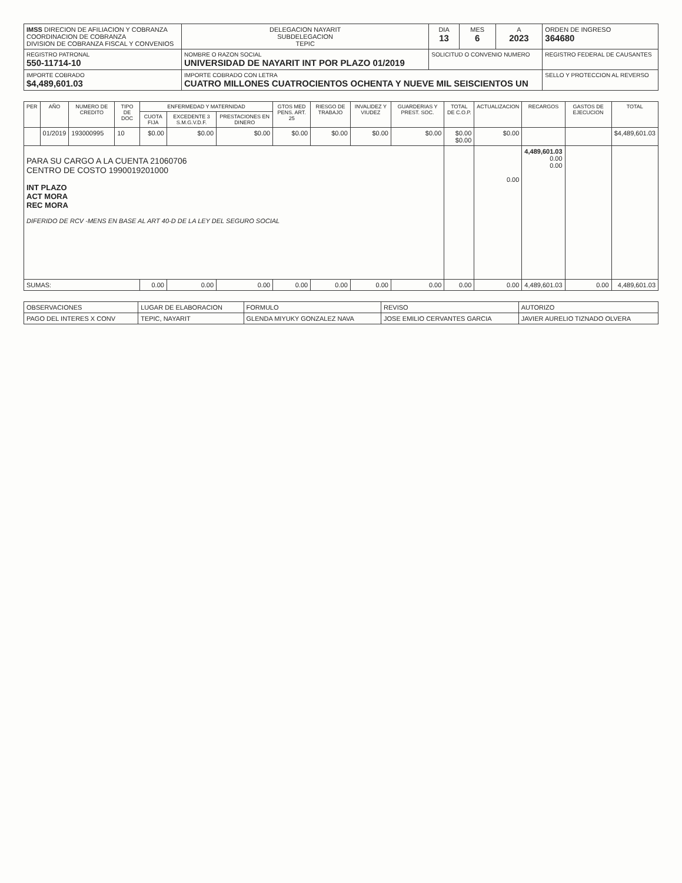| IMSS DIRECION DE AFILIACION Y COBRANZA COORDINACION DE COBRANZA DIVISION DE COBRANZA FISCAL Y CONVENIOS | | DELEGACION NAYARIT SUBDELEGACION TEPIC | DIA 13 | MES 6 | A 2023 | ORDEN DE INGRESO 364680 |
| REGISTRO PATRONAL 550-11714-10 | NOMBRE O RAZON SOCIAL UNIVERSIDAD DE NAYARIT INT POR PLAZO 01/2019 | | SOLICITUD O CONVENIO NUMERO | | | REGISTRO FEDERAL DE CAUSANTES |
| IMPORTE COBRADO $4,489,601.03 | IMPORTE COBRADO CON LETRA CUATRO MILLONES CUATROCIENTOS OCHENTA Y NUEVE MIL SEISCIENTOS UN | | | | | SELLO Y PROTECCION AL REVERSO |
| PER | AÑO | NUMERO DE CREDITO | TIPO DE DOC | ENFERMEDAD Y MATERNIDAD | | | GTOS MED PENS. ART. 25 | RIESGO DE TRABAJO | INVALIDEZ Y VIUDEZ | GUARDERIAS Y PREST. SOC. | TOTAL DE C.O.P. | ACTUALIZACION | RECARGOS | GASTOS DE EJECUCION | TOTAL |
| --- | --- | --- | --- | --- | --- | --- | --- | --- | --- | --- | --- | --- | --- | --- | --- |
| | | | | CUOTA FIJA | EXCEDENTE 3 S.M.G.V.D.F. | PRESTACIONES EN DINERO | | | | | | | | | |
| | 01/2019 | 193000995 | 10 | $0.00 | $0.00 | $0.00 | $0.00 | $0.00 | $0.00 | $0.00 | $0.00 $0.00 | $0.00 | | | $4,489,601.03 |
| PARA SU CARGO A LA CUENTA 21060706 CENTRO DE COSTO 1990019201000 INT PLAZO ACT MORA REC MORA DIFERIDO DE RCV -MENS EN BASE AL ART 40-D DE LA LEY DEL SEGURO SOCIAL | | | | | | | | | | | | 0.00 | 4,489,601.03 0.00 0.00 | | |
| SUMAS: | | | | 0.00 | 0.00 | 0.00 | 0.00 | 0.00 | 0.00 | 0.00 | 0.00 | 0.00 | 4,489,601.03 | 0.00 | 4,489,601.03 |
| OBSERVACIONES | LUGAR DE ELABORACION | FORMULO | REVISO | AUTORIZO |
| PAGO DEL INTERES X CONV | TEPIC, NAYARIT | GLENDA MIYUKY GONZALEZ NAVA | JOSE EMILIO CERVANTES GARCIA | JAVIER AURELIO TIZNADO OLVERA |